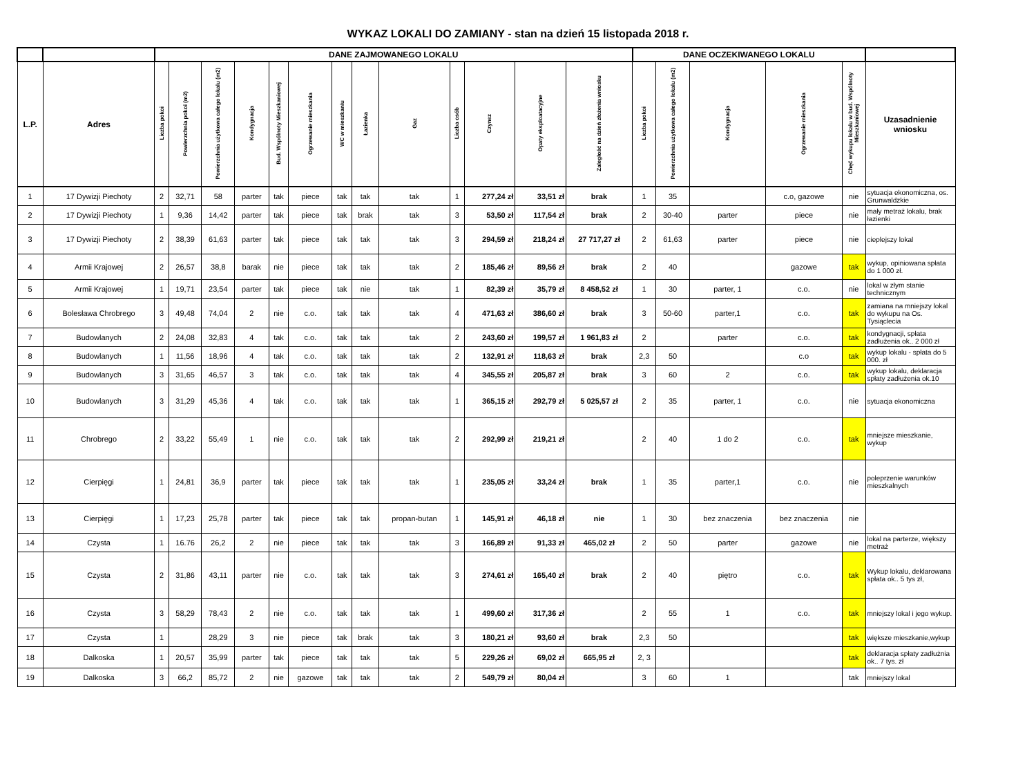WYKAZ LOKALI DO ZAMIANY - stan na dzień 15 listopada 2018 r.
| | | DANE ZAJMOWANEGO LOKALU | | | | | | | | | | | | | DANE OCZEKIWANEGO LOKALU | | | | | |
| --- | --- | --- | --- | --- | --- | --- | --- | --- | --- | --- | --- | --- | --- | --- | --- | --- | --- | --- | --- | --- |
| L.P. | Adres | Liczba pokoi | Powierzchnia pokoi (m2) | Powierzchnia użytkowa całego lokalu (m2) | Kondygnacja | Bud. Wspólnoty Mieszkaniowej | Ogrzewanie mieszkania | WC w mieszkaniu | Łazienka | Gaz | Liczba osób | Czynsz | Opaty eksploatacyjne | Zaległość na dzień złożenia wniosku | Liczba pokoi | Powierzchnia użytkowa całego lokalu (m2) | Kondygnacja | Ogrzewanie mieszkania | Chęć wykupu lokalu w bud. Wspólnoty Mieszkaniowej | Uzasadnienie wniosku |
| 1 | 17 Dywizji Piechoty | 2 | 32,71 | 58 | parter | tak | piece | tak | tak | tak | 1 | 277,24 zł | 33,51 zł | brak | 1 | 35 | | c.o, gazowe | nie | sytuacja ekonomiczna, os. Grunwaldzkie |
| 2 | 17 Dywizji Piechoty | 1 | 9,36 | 14,42 | parter | tak | piece | tak | brak | tak | 3 | 53,50 zł | 117,54 zł | brak | 2 | 30-40 | parter | piece | nie | mały metraż lokalu, brak łazienki |
| 3 | 17 Dywizji Piechoty | 2 | 38,39 | 61,63 | parter | tak | piece | tak | tak | tak | 3 | 294,59 zł | 218,24 zł | 27 717,27 zł | 2 | 61,63 | parter | piece | nie | cieplejszy lokal |
| 4 | Armii Krajowej | 2 | 26,57 | 38,8 | barak | nie | piece | tak | tak | tak | 2 | 185,46 zł | 89,56 zł | brak | 2 | 40 | | gazowe | tak | wykup, opiniowana spłata do 1 000 zł. |
| 5 | Armii Krajowej | 1 | 19,71 | 23,54 | parter | tak | piece | tak | nie | tak | 1 | 82,39 zł | 35,79 zł | 8 458,52 zł | 1 | 30 | parter, 1 | c.o. | nie | lokal w złym stanie technicznym |
| 6 | Bolesława Chrobrego | 3 | 49,48 | 74,04 | 2 | nie | c.o. | tak | tak | tak | 4 | 471,63 zł | 386,60 zł | brak | 3 | 50-60 | parter,1 | c.o. | tak | zamiana na mniejszy lokal do wykupu na Os. Tysiąclecia |
| 7 | Budowlanych | 2 | 24,08 | 32,83 | 4 | tak | c.o. | tak | tak | tak | 2 | 243,60 zł | 199,57 zł | 1 961,83 zł | 2 | | parter | c.o. | tak | kondygnacji, spłata zadłużenia ok.. 2 000 zł |
| 8 | Budowlanych | 1 | 11,56 | 18,96 | 4 | tak | c.o. | tak | tak | tak | 2 | 132,91 zł | 118,63 zł | brak | 2,3 | 50 | | c.o | tak | wykup lokalu - spłata do 5 000. zł |
| 9 | Budowlanych | 3 | 31,65 | 46,57 | 3 | tak | c.o. | tak | tak | tak | 4 | 345,55 zł | 205,87 zł | brak | 3 | 60 | 2 | c.o. | tak | wykup lokalu, deklaracja spłaty zadłużenia ok.10 |
| 10 | Budowlanych | 3 | 31,29 | 45,36 | 4 | tak | c.o. | tak | tak | tak | 1 | 365,15 zł | 292,79 zł | 5 025,57 zł | 2 | 35 | parter, 1 | c.o. | nie | sytuacja ekonomiczna |
| 11 | Chrobrego | 2 | 33,22 | 55,49 | 1 | nie | c.o. | tak | tak | tak | 2 | 292,99 zł | 219,21 zł | | 2 | 40 | 1 do 2 | c.o. | tak | mniejsze mieszkanie, wykup |
| 12 | Cierpięgi | 1 | 24,81 | 36,9 | parter | tak | piece | tak | tak | tak | 1 | 235,05 zł | 33,24 zł | brak | 1 | 35 | parter,1 | c.o. | nie | poleprzenie warunków mieszkalnych |
| 13 | Cierpięgi | 1 | 17,23 | 25,78 | parter | tak | piece | tak | tak | propan-butan | 1 | 145,91 zł | 46,18 zł | nie | 1 | 30 | bez znaczenia | bez znaczenia | nie | |
| 14 | Czysta | 1 | 16.76 | 26,2 | 2 | nie | piece | tak | tak | tak | 3 | 166,89 zł | 91,33 zł | 465,02 zł | 2 | 50 | parter | gazowe | nie | lokal na parterze, większy metraż |
| 15 | Czysta | 2 | 31,86 | 43,11 | parter | nie | c.o. | tak | tak | tak | 3 | 274,61 zł | 165,40 zł | brak | 2 | 40 | piętro | c.o. | tak | Wykup lokalu, deklarowana spłata ok.. 5 tys zł, |
| 16 | Czysta | 3 | 58,29 | 78,43 | 2 | nie | c.o. | tak | tak | tak | 1 | 499,60 zł | 317,36 zł | | 2 | 55 | 1 | c.o. | tak | mniejszy lokal i jego wykup. |
| 17 | Czysta | 1 | | 28,29 | 3 | nie | piece | tak | brak | tak | 3 | 180,21 zł | 93,60 zł | brak | 2,3 | 50 | | | tak | większe mieszkanie,wykup |
| 18 | Dalkoska | 1 | 20,57 | 35,99 | parter | tak | piece | tak | tak | tak | 5 | 229,26 zł | 69,02 zł | 665,95 zł | 2, 3 | | | | tak | deklaracja spłaty zadłużnia ok.. 7 tys. zł |
| 19 | Dalkoska | 3 | 66,2 | 85,72 | 2 | nie | gazowe | tak | tak | tak | 2 | 549,79 zł | 80,04 zł | | 3 | 60 | 1 | | tak | mniejszy lokal |